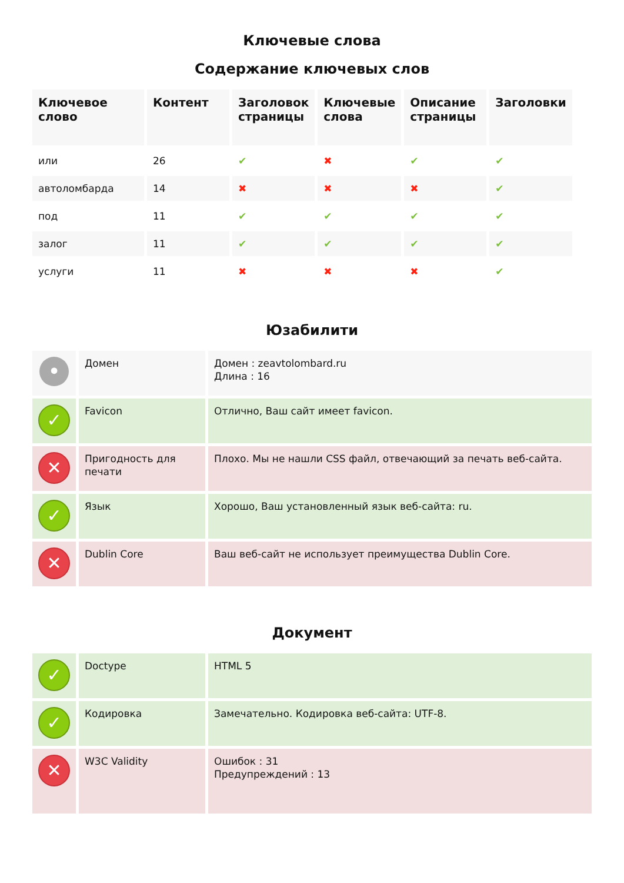Ключевые слова
Содержание ключевых слов
| Ключевое слово | Контент | Заголовок страницы | Ключевые слова | Описание страницы | Заголовки |
| --- | --- | --- | --- | --- | --- |
| или | 26 | ✔ | ✖ | ✔ | ✔ |
| автоломбарда | 14 | ✖ | ✖ | ✖ | ✔ |
| под | 11 | ✔ | ✔ | ✔ | ✔ |
| залог | 11 | ✔ | ✔ | ✔ | ✔ |
| услуги | 11 | ✖ | ✖ | ✖ | ✔ |
Юзабилити
| • | Домен | Домен : zeavtolombard.ru Длина : 16 |
| ✓ | Favicon | Отлично, Ваш сайт имеет favicon. |
| ✕ | Пригодность для печати | Плохо. Мы не нашли CSS файл, отвечающий за печать веб-сайта. |
| ✓ | Язык | Хорошо, Ваш установленный язык веб-сайта: ru. |
| ✕ | Dublin Core | Ваш веб-сайт не использует преимущества Dublin Core. |
Документ
| ✓ | Doctype | HTML 5 |
| ✓ | Кодировка | Замечательно. Кодировка веб-сайта: UTF-8. |
| ✕ | W3C Validity | Ошибок : 31 Предупреждений : 13 |